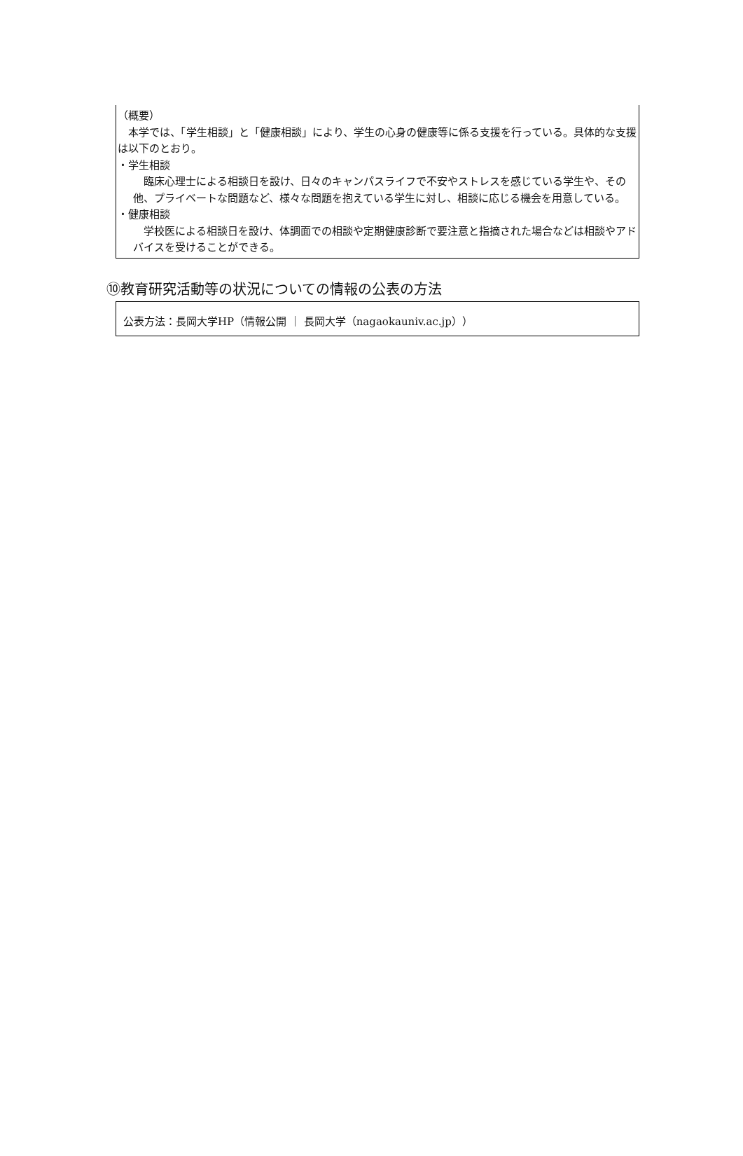（概要）
　本学では、「学生相談」と「健康相談」により、学生の心身の健康等に係る支援を行っている。具体的な支援は以下のとおり。
・学生相談
　臨床心理士による相談日を設け、日々のキャンパスライフで不安やストレスを感じている学生や、その他、プライベートな問題など、様々な問題を抱えている学生に対し、相談に応じる機会を用意している。
・健康相談
　学校医による相談日を設け、体調面での相談や定期健康診断で要注意と指摘された場合などは相談やアドバイスを受けることができる。
⑩教育研究活動等の状況についての情報の公表の方法
公表方法：長岡大学HP（情報公開 ｜ 長岡大学（nagaokauniv.ac.jp））